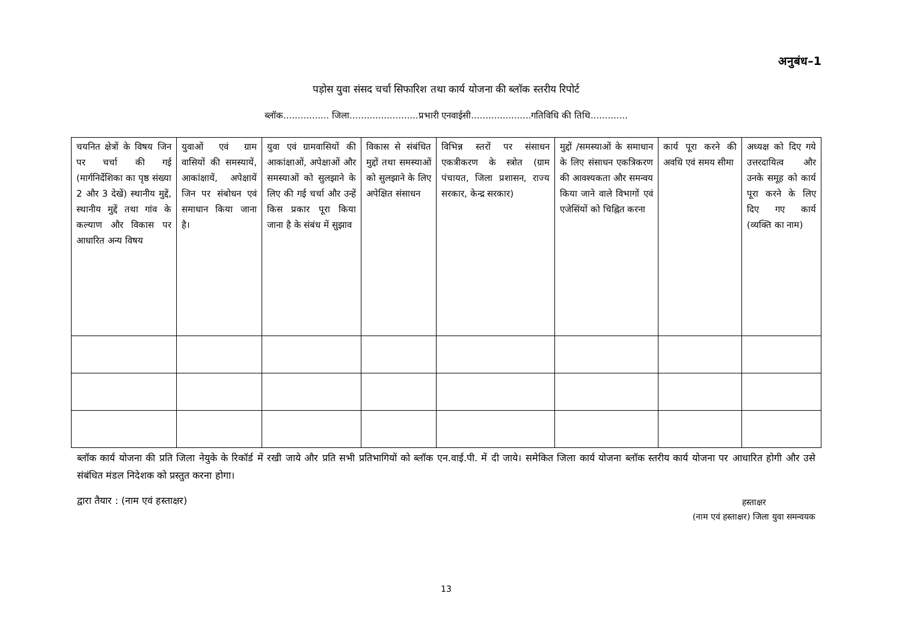अनुबंध–1
पड़ोस युवा संसद चर्चा सिफारिश तथा कार्य योजना की ब्लॉक स्तरीय रिपोर्ट
ब्लॉक................ जिला........................प्रभारी एनवाईसी.....................गतिविधि की तिथि.............
| चयनित क्षेत्रों के विषय जिन पर चर्चा की गई (मार्गनिर्देशिका का पृष्ठ संख्या 2 और 3 देखें) स्थानीय मुद्दें, स्थानीय मुद्दें तथा गांव के कल्याण और विकास पर आधारित अन्य विषय | युवाओं एवं ग्राम वासियों की समस्यायें, आकांक्षायें, अपेक्षायें जिन पर संबोधन एवं समाधान किया जाना है। | युवा एवं ग्रामवासियों की आकांक्षाओं, अपेक्षाओं और समस्याओं को सुलझाने के लिए की गई चर्चा और उन्हें किस प्रकार पूरा किया जाना है के संबंध में सुझाव | विकास से संबंधित मुद्दों तथा समस्याओं को सुलझाने के लिए अपेक्षित संसाधन | विभिन्न स्तरों पर संसाधन एकत्रीकरण के स्त्रोत (ग्राम पंचायत, जिला प्रशासन, राज्य सरकार, केन्द्र सरकार) | मुद्दों /समस्याओं के समाधान के लिए संसाधन एकत्रिकरण की आवश्यकता और समन्वय किया जाने वाले विभागों एवं एजेसिंयों को चिह्नित करना | कार्य पूरा करने की अवधि एवं समय सीमा | अध्यक्ष को दिए गये उत्तरदायित्व और उनके समूह को कार्य पूरा करने के लिए दिए गए कार्य (व्यक्ति का नाम) |
ब्लॉक कार्य योजना की प्रति जिला नेयुके के रिकॉर्ड में रखी जाये और प्रति सभी प्रतिभागियों को ब्लॉक एन.वाई.पी. में दी जाये। समेकित जिला कार्य योजना ब्लॉक स्तरीय कार्य योजना पर आधारित होगी और उसे संबंधित मंडल निदेशक को प्रस्तुत करना होगा।
द्वारा तैयार : (नाम एवं हस्ताक्षर)
हस्ताक्षर
(नाम एवं हस्ताक्षर) जिला युवा समन्वयक
13